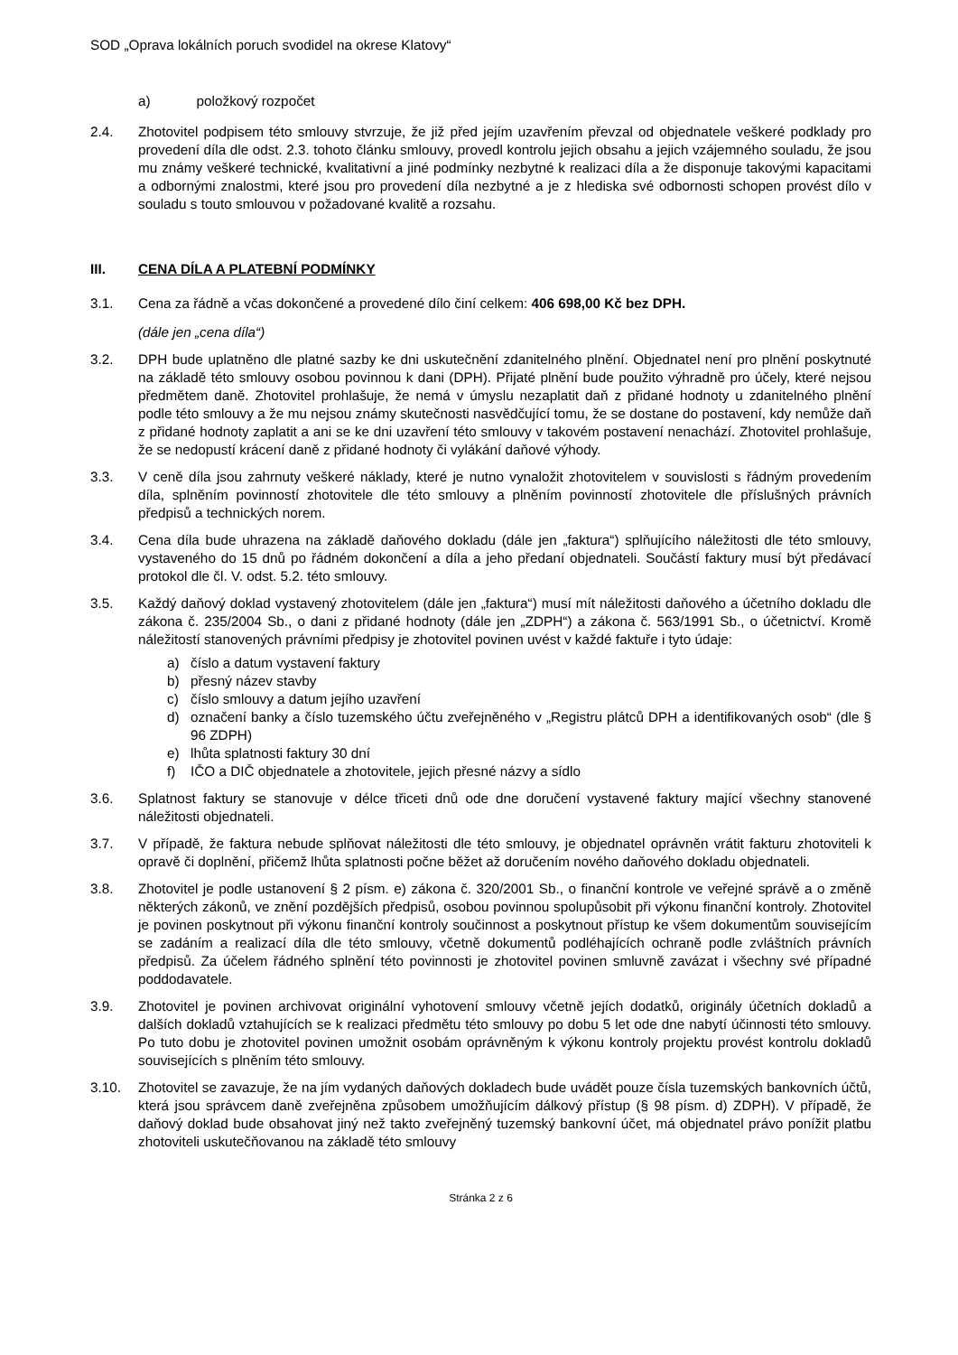SOD „Oprava lokálních poruch svodidel na okrese Klatovy“
a) položkový rozpočet
2.4. Zhotovitel podpisem této smlouvy stvrzuje, že již před jejím uzavřením převzal od objednatele veškeré podklady pro provedení díla dle odst. 2.3. tohoto článku smlouvy, provedl kontrolu jejich obsahu a jejich vzájemného souladu, že jsou mu známy veškeré technické, kvalitativní a jiné podmínky nezbytné k realizaci díla a že disponuje takovými kapacitami a odbornými znalostmi, které jsou pro provedení díla nezbytné a je z hlediska své odbornosti schopen provést dílo v souladu s touto smlouvou v požadované kvalitě a rozsahu.
III. CENA DÍLA A PLATEBNÍ PODMÍNKY
3.1. Cena za řádně a včas dokončené a provedené dílo činí celkem: 406 698,00 Kč bez DPH.
(dále jen „cena díla“)
3.2. DPH bude uplatněno dle platné sazby ke dni uskutečnění zdanitelného plnění. Objednatel není pro plnění poskytnuté na základě této smlouvy osobou povinnou k dani (DPH). Přijaté plnění bude použito výhradně pro účely, které nejsou předmětem daně. Zhotovitel prohlašuje, že nemá v úmyslu nezaplatit daň z přidané hodnoty u zdanitelného plnění podle této smlouvy a že mu nejsou známy skutečnosti nasvědčující tomu, že se dostane do postavení, kdy nemůže daň z přidané hodnoty zaplatit a ani se ke dni uzavření této smlouvy v takovém postavení nenachází. Zhotovitel prohlašuje, že se nedopustí krácení daně z přidané hodnoty či vylákání daňové výhody.
3.3. V ceně díla jsou zahrnuty veškeré náklady, které je nutno vynaložit zhotovitelem v souvislosti s řádným provedením díla, splněním povinností zhotovitele dle této smlouvy a plněním povinností zhotovitele dle příslušných právních předpisů a technických norem.
3.4. Cena díla bude uhrazena na základě daňového dokladu (dále jen „faktura“) splňujícího náležitosti dle této smlouvy, vystaveného do 15 dnů po řádném dokončení a díla a jeho předaní objednateli. Součástí faktury musí být předávací protokol dle čl. V. odst. 5.2. této smlouvy.
3.5. Každý daňový doklad vystavený zhotovitelem (dále jen „faktura“) musí mít náležitosti daňového a účetního dokladu dle zákona č. 235/2004 Sb., o dani z přidané hodnoty (dále jen „ZDPH“) a zákona č. 563/1991 Sb., o účetnictví. Kromě náležitostí stanovených právními předpisy je zhotovitel povinen uvést v každé faktuře i tyto údaje:
a) číslo a datum vystavení faktury
b) přesný název stavby
c) číslo smlouvy a datum jejího uzavření
d) označení banky a číslo tuzemského účtu zveřejněného v „Registru plátců DPH a identifikovaných osob“ (dle § 96 ZDPH)
e) lhůta splatnosti faktury 30 dní
f) IČO a DIČ objednatele a zhotovitele, jejich přesné názvy a sídlo
3.6. Splatnost faktury se stanovuje v délce třiceti dnů ode dne doručení vystavené faktury mající všechny stanovené náležitosti objednateli.
3.7. V případě, že faktura nebude splňovat náležitosti dle této smlouvy, je objednatel oprávněn vrátit fakturu zhotoviteli k opravě či doplnění, přičemž lhůta splatnosti počne běžet až doručením nového daňového dokladu objednateli.
3.8. Zhotovitel je podle ustanovení § 2 písm. e) zákona č. 320/2001 Sb., o finanční kontrole ve veřejné správě a o změně některých zákonů, ve znění pozdějších předpisů, osobou povinnou spolupůsobit při výkonu finanční kontroly. Zhotovitel je povinen poskytnout při výkonu finanční kontroly součinnost a poskytnout přístup ke všem dokumentům souvisejícím se zadáním a realizací díla dle této smlouvy, včetně dokumentů podléhajících ochraně podle zvláštních právních předpisů. Za účelem řádného splnění této povinnosti je zhotovitel povinen smluvně zavázat i všechny své případné poddodavatele.
3.9. Zhotovitel je povinen archivovat originální vyhotovení smlouvy včetně jejích dodatků, originály účetních dokladů a dalších dokladů vztahujících se k realizaci předmětu této smlouvy po dobu 5 let ode dne nabytí účinnosti této smlouvy. Po tuto dobu je zhotovitel povinen umožnit osobám oprávněným k výkonu kontroly projektu provést kontrolu dokladů souvisejících s plněním této smlouvy.
3.10. Zhotovitel se zavazuje, že na jím vydaných daňových dokladech bude uvádět pouze čísla tuzemských bankovních účtů, která jsou správcem daně zveřejněna způsobem umožňujícím dálkový přístup (§ 98 písm. d) ZDPH). V případě, že daňový doklad bude obsahovat jiný než takto zveřejněný tuzemský bankovní účet, má objednatel právo ponížit platbu zhotoviteli uskutečňovanou na základě této smlouvy
Stránka 2 z 6